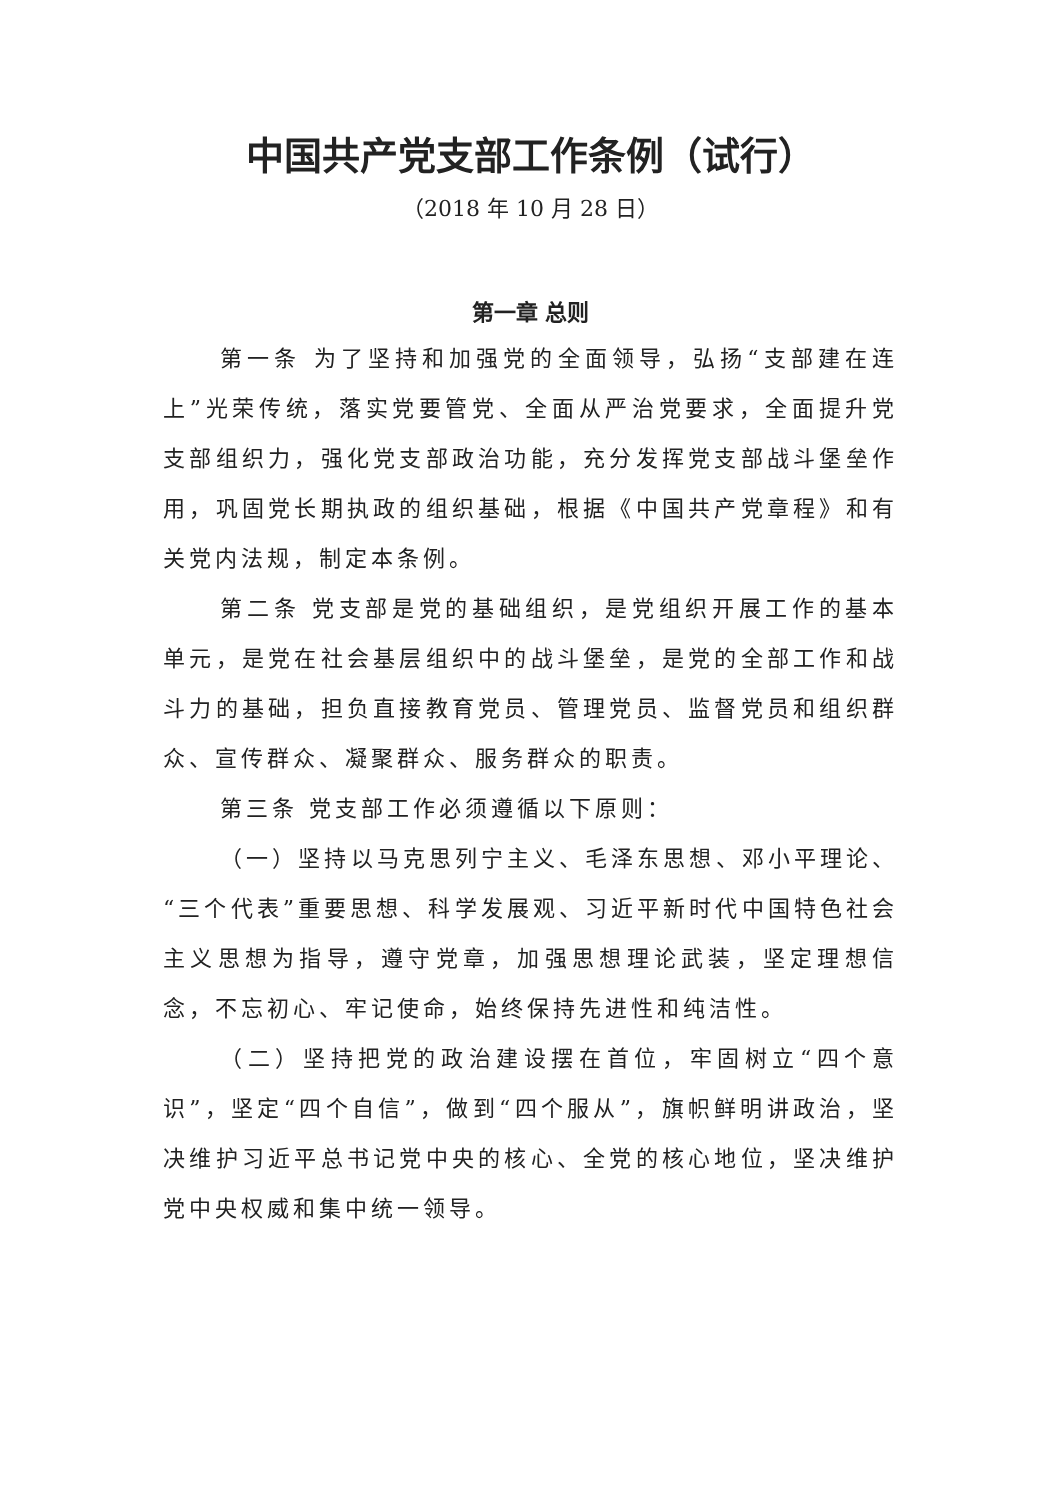中国共产党支部工作条例（试行）
（2018 年 10 月 28 日）
第一章 总则
第一条 为了坚持和加强党的全面领导，弘扬“支部建在连上”光荣传统，落实党要管党、全面从严治党要求，全面提升党支部组织力，强化党支部政治功能，充分发挥党支部战斗堡垒作用，巩固党长期执政的组织基础，根据《中国共产党章程》和有关党内法规，制定本条例。
第二条 党支部是党的基础组织，是党组织开展工作的基本单元，是党在社会基层组织中的战斗堡垒，是党的全部工作和战斗力的基础，担负直接教育党员、管理党员、监督党员和组织群众、宣传群众、凝聚群众、服务群众的职责。
第三条 党支部工作必须遵循以下原则：
（一）坚持以马克思列宁主义、毛泽东思想、邓小平理论、“三个代表”重要思想、科学发展观、习近平新时代中国特色社会主义思想为指导，遵守党章，加强思想理论武装，坚定理想信念，不忘初心、牢记使命，始终保持先进性和纯洁性。
（二）坚持把党的政治建设摆在首位，牢固树立“四个意识”，坚定“四个自信”，做到“四个服从”，旗帜鲜明讲政治，坚决维护习近平总书记党中央的核心、全党的核心地位，坚决维护党中央权威和集中统一领导。